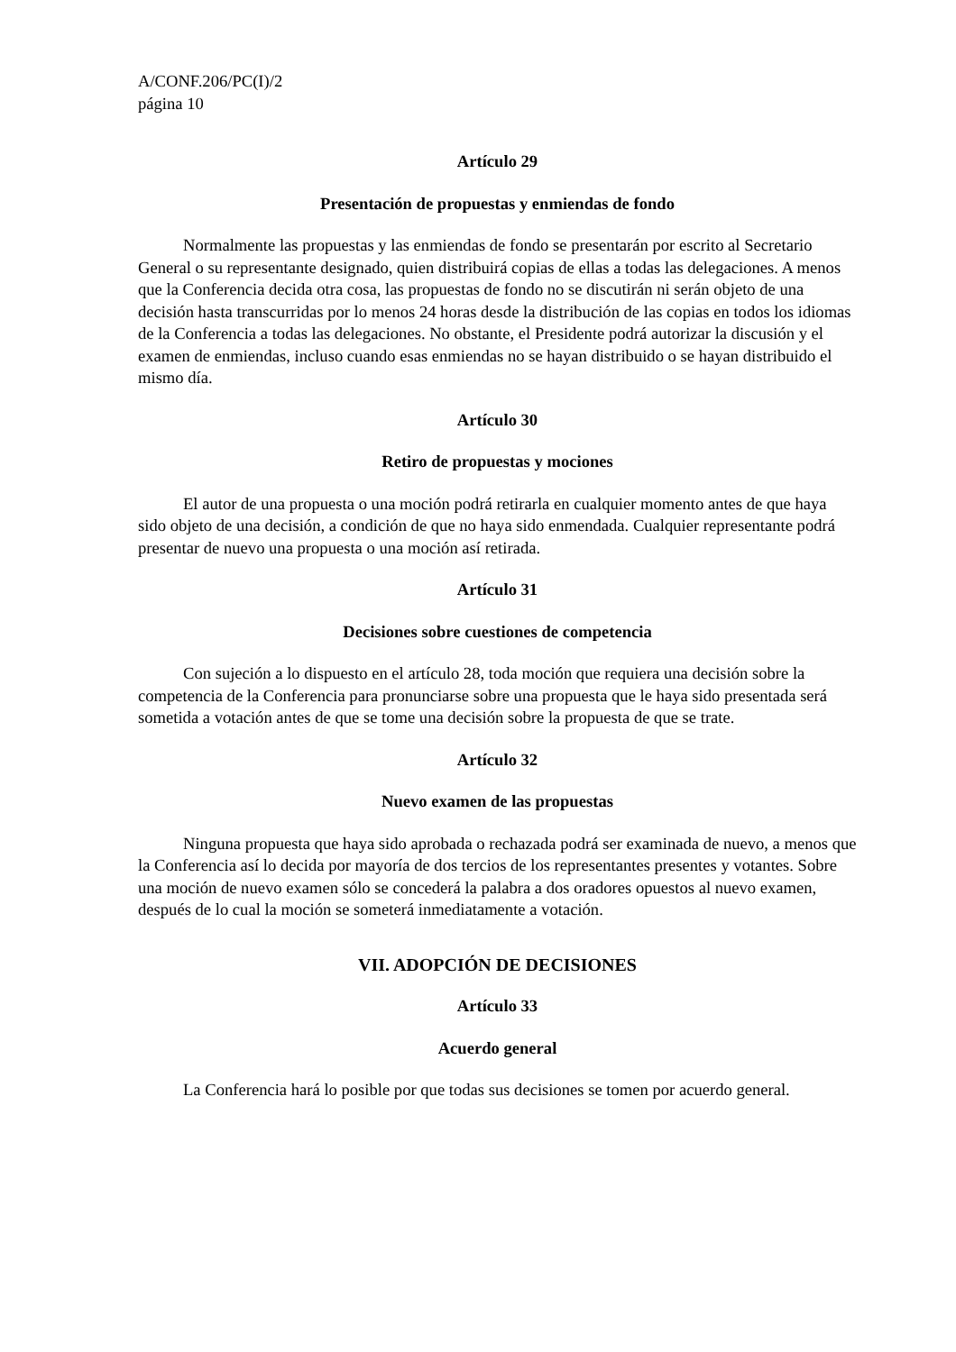A/CONF.206/PC(I)/2
página 10
Artículo 29
Presentación de propuestas y enmiendas de fondo
Normalmente las propuestas y las enmiendas de fondo se presentarán por escrito al Secretario General o su representante designado, quien distribuirá copias de ellas a todas las delegaciones. A menos que la Conferencia decida otra cosa, las propuestas de fondo no se discutirán ni serán objeto de una decisión hasta transcurridas por lo menos 24 horas desde la distribución de las copias en todos los idiomas de la Conferencia a todas las delegaciones. No obstante, el Presidente podrá autorizar la discusión y el examen de enmiendas, incluso cuando esas enmiendas no se hayan distribuido o se hayan distribuido el mismo día.
Artículo 30
Retiro de propuestas y mociones
El autor de una propuesta o una moción podrá retirarla en cualquier momento antes de que haya sido objeto de una decisión, a condición de que no haya sido enmendada. Cualquier representante podrá presentar de nuevo una propuesta o una moción así retirada.
Artículo 31
Decisiones sobre cuestiones de competencia
Con sujeción a lo dispuesto en el artículo 28, toda moción que requiera una decisión sobre la competencia de la Conferencia para pronunciarse sobre una propuesta que le haya sido presentada será sometida a votación antes de que se tome una decisión sobre la propuesta de que se trate.
Artículo 32
Nuevo examen de las propuestas
Ninguna propuesta que haya sido aprobada o rechazada podrá ser examinada de nuevo, a menos que la Conferencia así lo decida por mayoría de dos tercios de los representantes presentes y votantes. Sobre una moción de nuevo examen sólo se concederá la palabra a dos oradores opuestos al nuevo examen, después de lo cual la moción se someterá inmediatamente a votación.
VII. ADOPCIÓN DE DECISIONES
Artículo 33
Acuerdo general
La Conferencia hará lo posible por que todas sus decisiones se tomen por acuerdo general.